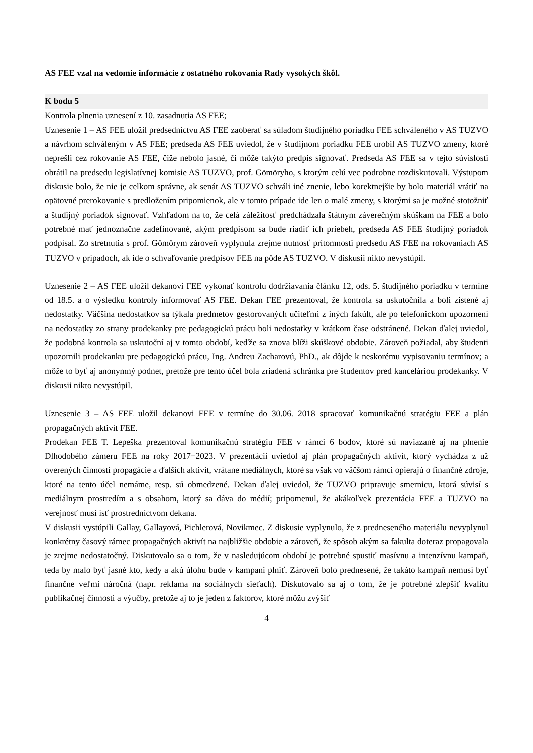AS FEE vzal na vedomie informácie z ostatného rokovania Rady vysokých škôl.
K bodu 5
Kontrola plnenia uznesení z 10. zasadnutia AS FEE;
Uznesenie 1 – AS FEE uložil predsedníctvu AS FEE zaoberať sa súladom študijného poriadku FEE schváleného v AS TUZVO a návrhom schváleným v AS FEE; predseda AS FEE uviedol, že v študijnom poriadku FEE urobil AS TUZVO zmeny, ktoré neprešli cez rokovanie AS FEE, čiže nebolo jasné, či môže takýto predpis signovať. Predseda AS FEE sa v tejto súvislosti obrátil na predsedu legislatívnej komisie AS TUZVO, prof. Gömöryho, s ktorým celú vec podrobne rozdiskutovali. Výstupom diskusie bolo, že nie je celkom správne, ak senát AS TUZVO schváli iné znenie, lebo korektnejšie by bolo materiál vrátiť na opätovné prerokovanie s predložením pripomienok, ale v tomto prípade ide len o malé zmeny, s ktorými sa je možné stotožniť a študijný poriadok signovať. Vzhľadom na to, že celá záležitosť predchádzala štátnym záverečným skúškam na FEE a bolo potrebné mať jednoznačne zadefinované, akým predpisom sa bude riadiť ich priebeh, predseda AS FEE študijný poriadok podpísal. Zo stretnutia s prof. Gömörym zároveň vyplynula zrejme nutnosť prítomnosti predsedu AS FEE na rokovaniach AS TUZVO v prípadoch, ak ide o schvaľovanie predpisov FEE na pôde AS TUZVO. V diskusii nikto nevystúpil.
Uznesenie 2 – AS FEE uložil dekanovi FEE vykonať kontrolu dodržiavania článku 12, ods. 5. študijného poriadku v termíne od 18.5. a o výsledku kontroly informovať AS FEE. Dekan FEE prezentoval, že kontrola sa uskutočnila a boli zistené aj nedostatky. Väčšina nedostatkov sa týkala predmetov gestorovaných učiteľmi z iných fakúlt, ale po telefonickom upozornení na nedostatky zo strany prodekanky pre pedagogickú prácu boli nedostatky v krátkom čase odstránené. Dekan ďalej uviedol, že podobná kontrola sa uskutoční aj v tomto období, keďže sa znova blíži skúškové obdobie. Zároveň požiadal, aby študenti upozornili prodekanku pre pedagogickú prácu, Ing. Andreu Zacharovú, PhD., ak dôjde k neskorému vypisovaniu termínov; a môže to byť aj anonymný podnet, pretože pre tento účel bola zriadená schránka pre študentov pred kanceláriou prodekanky. V diskusii nikto nevystúpil.
Uznesenie 3 – AS FEE uložil dekanovi FEE v termíne do 30.06. 2018 spracovať komunikačnú stratégiu FEE a plán propagačných aktivít FEE.
Prodekan FEE T. Lepeška prezentoval komunikačnú stratégiu FEE v rámci 6 bodov, ktoré sú naviazané aj na plnenie Dlhodobého zámeru FEE na roky 2017−2023. V prezentácii uviedol aj plán propagačných aktivít, ktorý vychádza z už overených činností propagácie a ďalších aktivít, vrátane mediálnych, ktoré sa však vo väčšom rámci opierajú o finančné zdroje, ktoré na tento účel nemáme, resp. sú obmedzené. Dekan ďalej uviedol, že TUZVO pripravuje smernicu, ktorá súvisí s mediálnym prostredím a s obsahom, ktorý sa dáva do médií; pripomenul, že akákoľvek prezentácia FEE a TUZVO na verejnosť musí ísť prostredníctvom dekana.
V diskusii vystúpili Gallay, Gallayová, Pichlerová, Novikmec. Z diskusie vyplynulo, že z predneseného materiálu nevyplynul konkrétny časový rámec propagačných aktivít na najbližšie obdobie a zároveň, že spôsob akým sa fakulta doteraz propagovala je zrejme nedostatočný. Diskutovalo sa o tom, že v nasledujúcom období je potrebné spustiť masívnu a intenzívnu kampaň, teda by malo byť jasné kto, kedy a akú úlohu bude v kampani plniť. Zároveň bolo prednesené, že takáto kampaň nemusí byť finančne veľmi náročná (napr. reklama na sociálnych sieťach). Diskutovalo sa aj o tom, že je potrebné zlepšiť kvalitu publikačnej činnosti a výučby, pretože aj to je jeden z faktorov, ktoré môžu zvýšiť
4